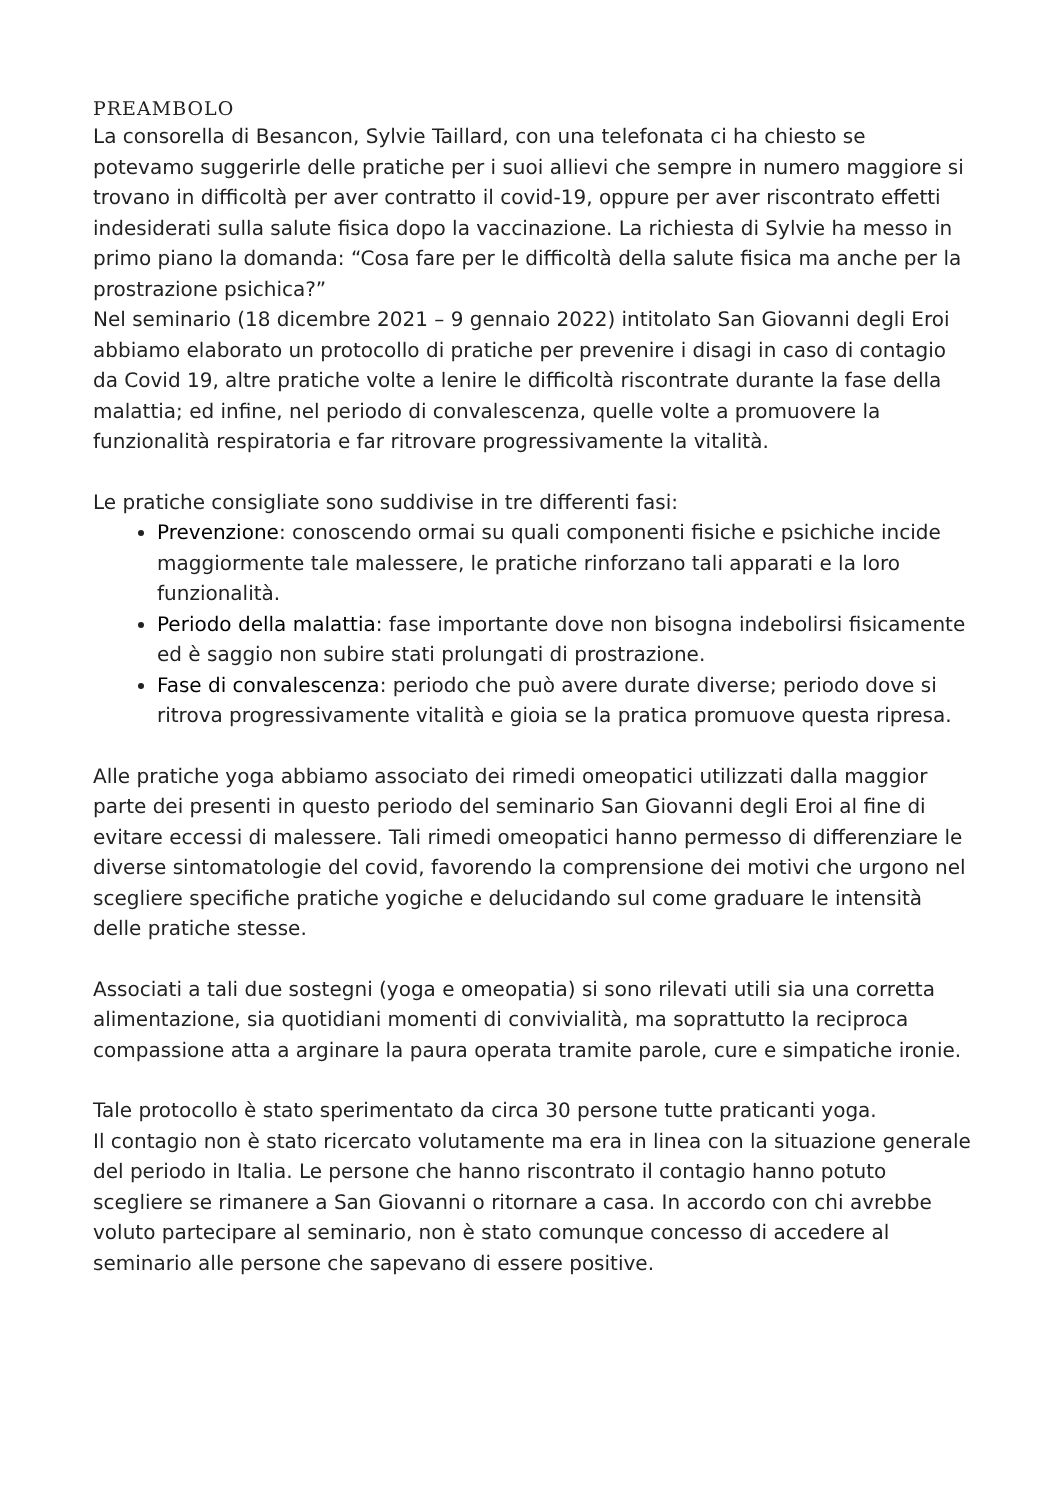PREAMBOLO
La consorella di Besancon, Sylvie Taillard, con una telefonata ci ha chiesto se potevamo suggerirle delle pratiche per i suoi allievi che sempre in numero maggiore si trovano in difficoltà per aver contratto il covid-19, oppure per aver riscontrato effetti indesiderati sulla salute fisica dopo la vaccinazione. La richiesta di Sylvie ha messo in primo piano la domanda: “Cosa fare per le difficoltà della salute fisica ma anche per la prostrazione psichica?”
Nel seminario (18 dicembre 2021 – 9 gennaio 2022) intitolato San Giovanni degli Eroi abbiamo elaborato un protocollo di pratiche per prevenire i disagi in caso di contagio da Covid 19, altre pratiche volte a lenire le difficoltà riscontrate durante la fase della malattia; ed infine, nel periodo di convalescenza, quelle volte a promuovere la funzionalità respiratoria e far ritrovare progressivamente la vitalità.
Le pratiche consigliate sono suddivise in tre differenti fasi:
Prevenzione: conoscendo ormai su quali componenti fisiche e psichiche incide maggiormente tale malessere, le pratiche rinforzano tali apparati e la loro funzionalità.
Periodo della malattia: fase importante dove non bisogna indebolirsi fisicamente ed è saggio non subire stati prolungati di prostrazione.
Fase di convalescenza: periodo che può avere durate diverse; periodo dove si ritrova progressivamente vitalità e gioia se la pratica promuove questa ripresa.
Alle pratiche yoga abbiamo associato dei rimedi omeopatici utilizzati dalla maggior parte dei presenti in questo periodo del seminario San Giovanni degli Eroi al fine di evitare eccessi di malessere. Tali rimedi omeopatici hanno permesso di differenziare le diverse sintomatologie del covid, favorendo la comprensione dei motivi che urgono nel scegliere specifiche pratiche yogiche e delucidando sul come graduare le intensità delle pratiche stesse.
Associati a tali due sostegni (yoga e omeopatia) si sono rilevati utili sia una corretta alimentazione, sia quotidiani momenti di convivialità, ma soprattutto la reciproca compassione atta a arginare la paura operata tramite parole, cure e simpatiche ironie.
Tale protocollo è stato sperimentato da circa 30 persone tutte praticanti yoga.
Il contagio non è stato ricercato volutamente ma era in linea con la situazione generale del periodo in Italia. Le persone che hanno riscontrato il contagio hanno potuto scegliere se rimanere a San Giovanni o ritornare a casa. In accordo con chi avrebbe voluto partecipare al seminario, non è stato comunque concesso di accedere al seminario alle persone che sapevano di essere positive.